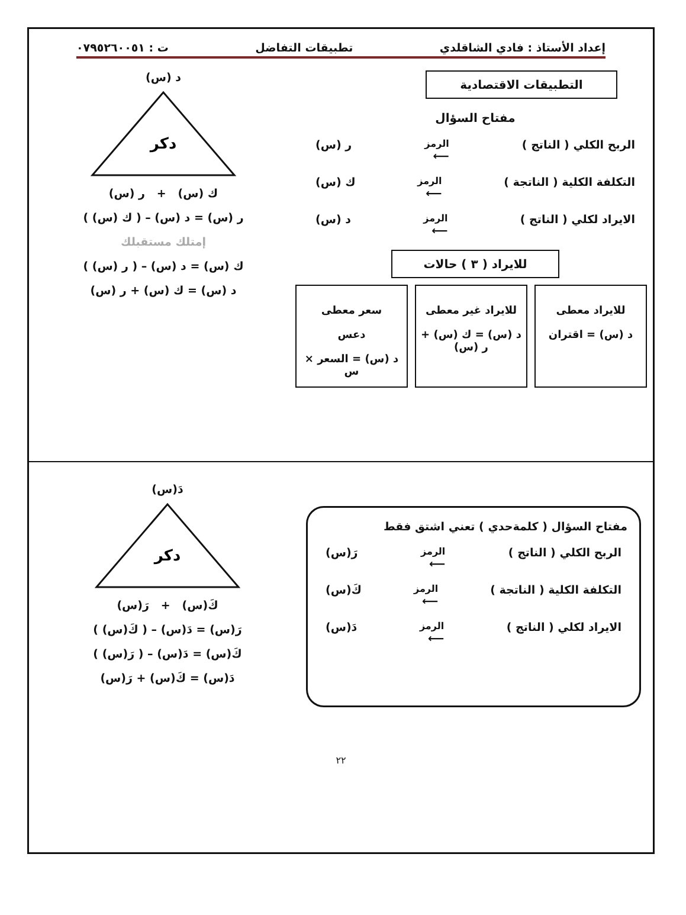إعداد الأستاذ : فادي الشاقلدي تطبيقات التفاضل ت : ٠٧٩٥٢٦٠٠٥١
التطبيقات الاقتصادية
مفتاح السؤال
الربح الكلي ( الناتج ) الرمز
⟵ ر (س)
التكلفة الكلية ( الناتجة ) الرمز
⟵ ك (س)
الايراد لكلي ( الناتج ) الرمز
⟵ د (س)
للايراد ( ٣ ) حالات
د (س)
دكر
ك (س) + ر (س)
ر (س) = د (س) – ( ك (س) )
إمتلك مستقبلك
ك (س) = د (س) – ( ر (س) )
د (س) = ك (س) + ر (س)
للايراد معطى
د (س) = اقتران
للايراد غير معطى
د (س) = ك (س) + ر (س)
سعر معطى
دعس
د (س) = السعر × س
مفتاح السؤال ( كلمةحدي ) تعني اشتق فقط
الربح الكلي ( الناتج ) الرمز
⟵ رَ(س)
التكلفة الكلية ( الناتجة ) الرمز
⟵ كَ(س)
الايراد لكلي ( الناتج ) الرمز
⟵ دَ(س)
دَ(س)
دكر
كَ(س) + رَ(س)
رَ(س) = دَ(س) – ( كَ(س) )
كَ(س) = دَ(س) – ( رَ(س) )
دَ(س) = كَ(س) + رَ(س)
٢٢